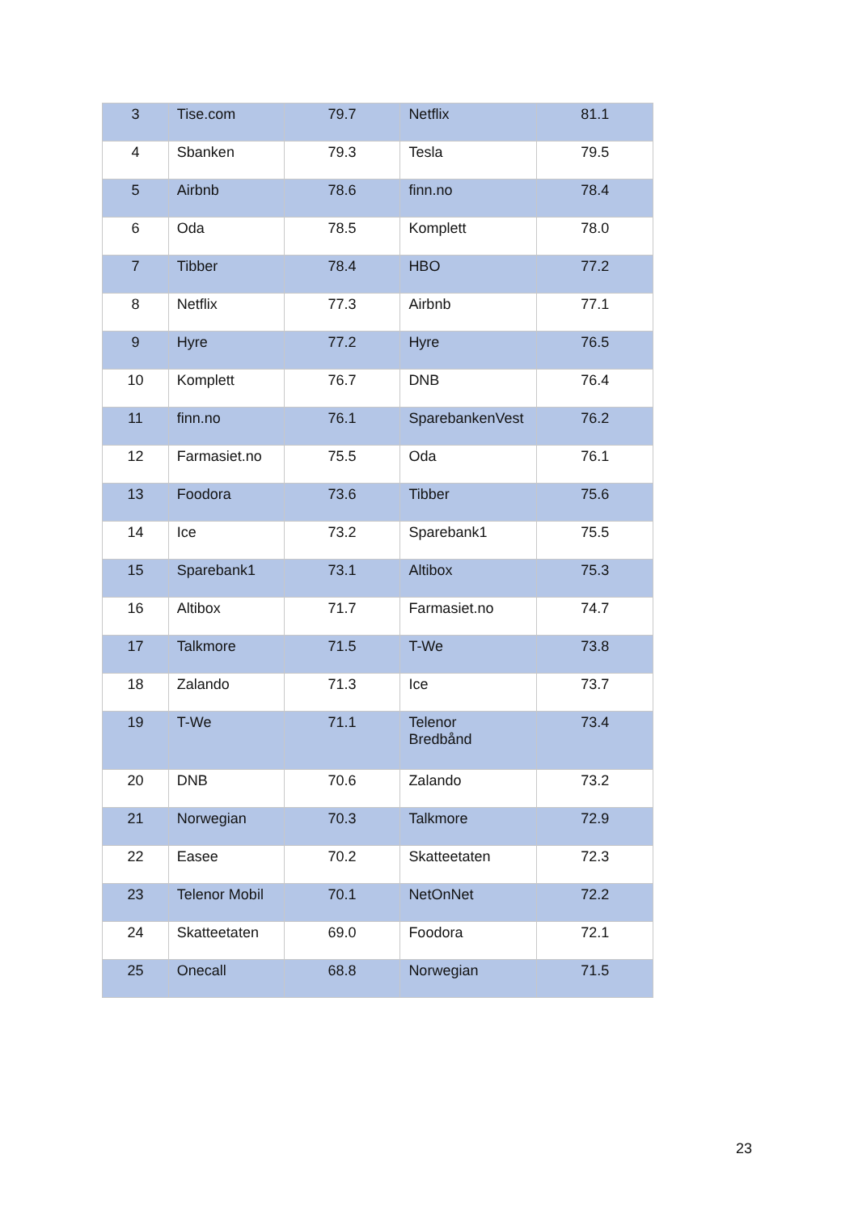| 3 | Tise.com | 79.7 | Netflix | 81.1 |
| 4 | Sbanken | 79.3 | Tesla | 79.5 |
| 5 | Airbnb | 78.6 | finn.no | 78.4 |
| 6 | Oda | 78.5 | Komplett | 78.0 |
| 7 | Tibber | 78.4 | HBO | 77.2 |
| 8 | Netflix | 77.3 | Airbnb | 77.1 |
| 9 | Hyre | 77.2 | Hyre | 76.5 |
| 10 | Komplett | 76.7 | DNB | 76.4 |
| 11 | finn.no | 76.1 | SparebankenVest | 76.2 |
| 12 | Farmasiet.no | 75.5 | Oda | 76.1 |
| 13 | Foodora | 73.6 | Tibber | 75.6 |
| 14 | Ice | 73.2 | Sparebank1 | 75.5 |
| 15 | Sparebank1 | 73.1 | Altibox | 75.3 |
| 16 | Altibox | 71.7 | Farmasiet.no | 74.7 |
| 17 | Talkmore | 71.5 | T-We | 73.8 |
| 18 | Zalando | 71.3 | Ice | 73.7 |
| 19 | T-We | 71.1 | Telenor Bredbånd | 73.4 |
| 20 | DNB | 70.6 | Zalando | 73.2 |
| 21 | Norwegian | 70.3 | Talkmore | 72.9 |
| 22 | Easee | 70.2 | Skatteetaten | 72.3 |
| 23 | Telenor Mobil | 70.1 | NetOnNet | 72.2 |
| 24 | Skatteetaten | 69.0 | Foodora | 72.1 |
| 25 | Onecall | 68.8 | Norwegian | 71.5 |
23